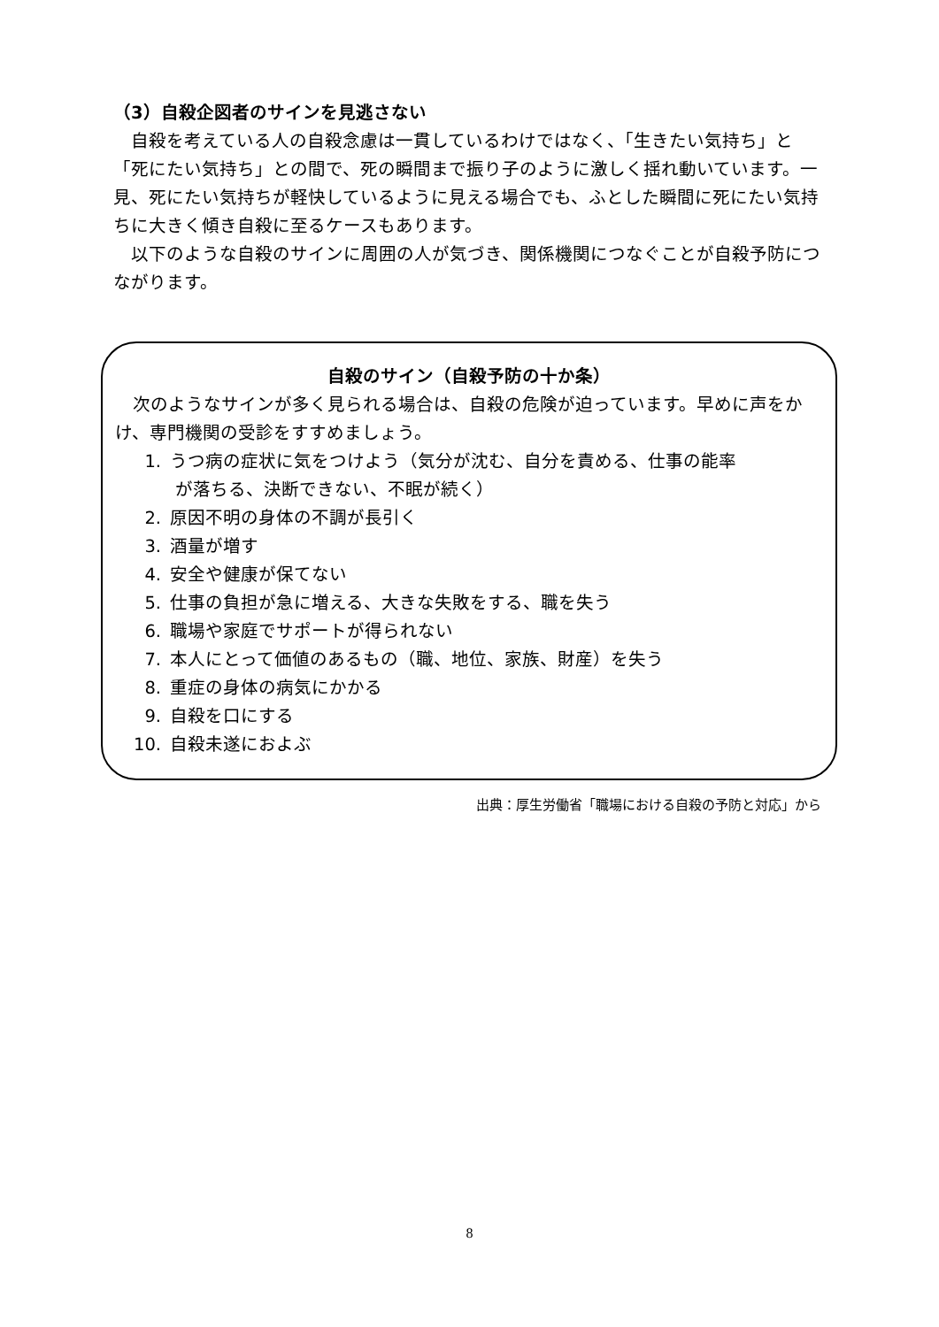（3）自殺企図者のサインを見逃さない
自殺を考えている人の自殺念慮は一貫しているわけではなく、「生きたい気持ち」と「死にたい気持ち」との間で、死の瞬間まで振り子のように激しく揺れ動いています。一見、死にたい気持ちが軽快しているように見える場合でも、ふとした瞬間に死にたい気持ちに大きく傾き自殺に至るケースもあります。
以下のような自殺のサインに周囲の人が気づき、関係機関につなぐことが自殺予防につながります。
自殺のサイン（自殺予防の十か条）
次のようなサインが多く見られる場合は、自殺の危険が迫っています。早めに声をかけ、専門機関の受診をすすめましょう。
1. うつ病の症状に気をつけよう（気分が沈む、自分を責める、仕事の能率
が落ちる、決断できない、不眠が続く）
2. 原因不明の身体の不調が長引く
3. 酒量が増す
4. 安全や健康が保てない
5. 仕事の負担が急に増える、大きな失敗をする、職を失う
6. 職場や家庭でサポートが得られない
7. 本人にとって価値のあるもの（職、地位、家族、財産）を失う
8. 重症の身体の病気にかかる
9. 自殺を口にする
10. 自殺未遂におよぶ
出典：厚生労働省「職場における自殺の予防と対応」から
8